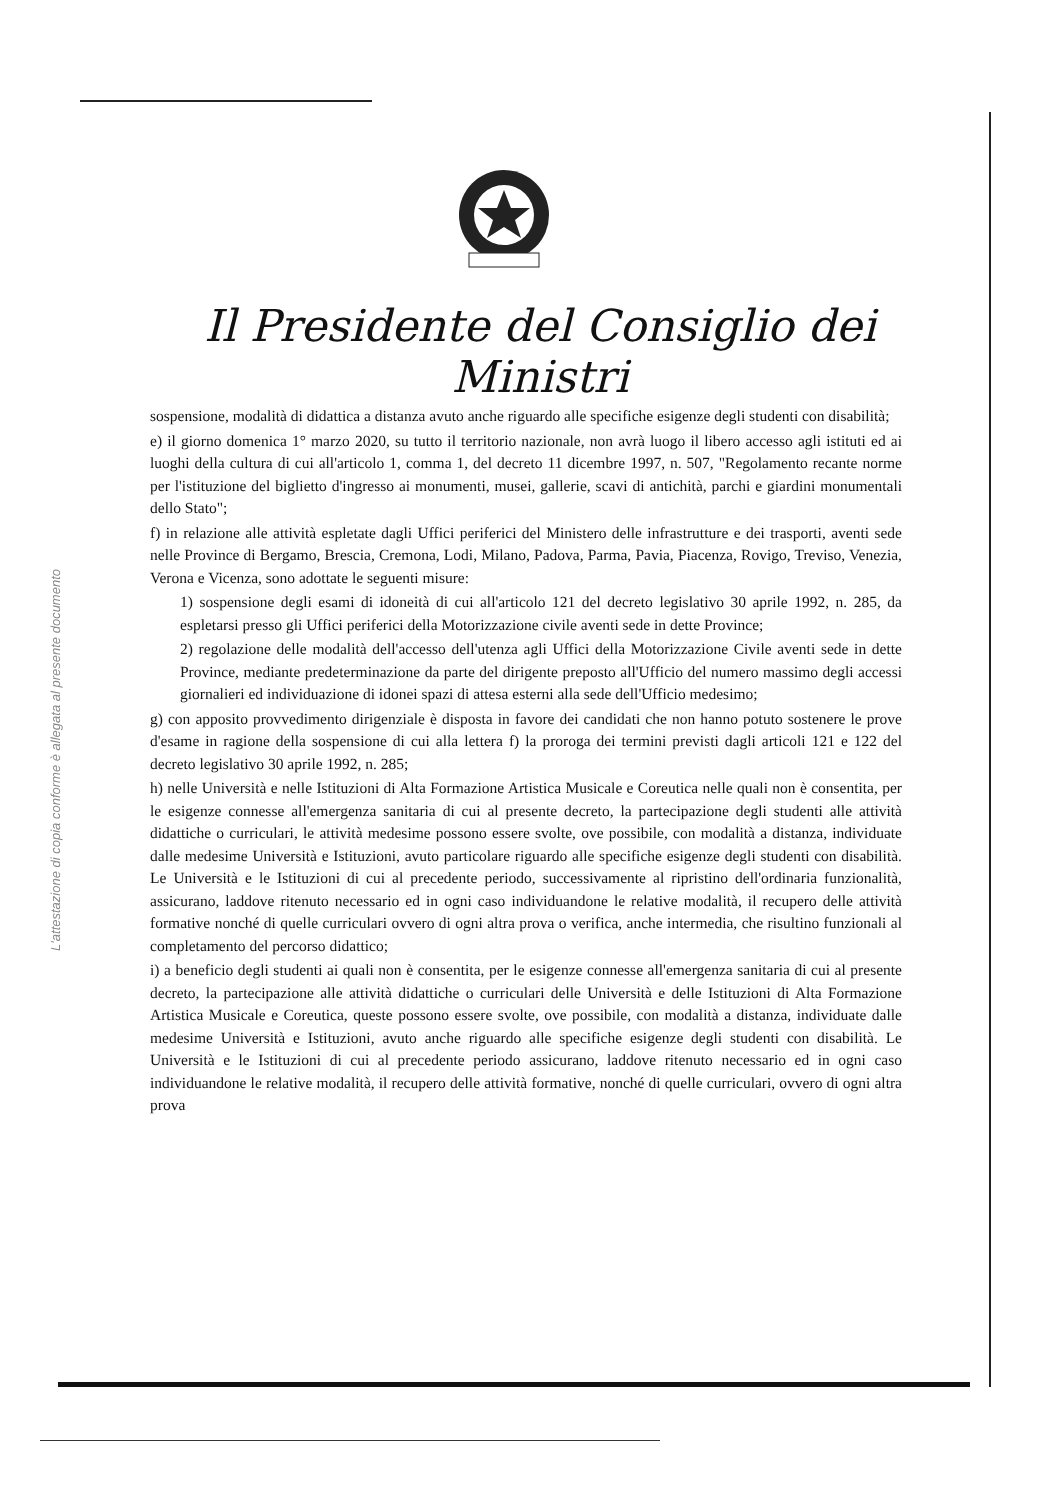L'attestazione di copia conforme è allegata al presente documento
Il Presidente del Consiglio dei Ministri
sospensione, modalità di didattica a distanza avuto anche riguardo alle specifiche esigenze degli studenti con disabilità;
e) il giorno domenica 1° marzo 2020, su tutto il territorio nazionale, non avrà luogo il libero accesso agli istituti ed ai luoghi della cultura di cui all'articolo 1, comma 1, del decreto 11 dicembre 1997, n. 507, "Regolamento recante norme per l'istituzione del biglietto d'ingresso ai monumenti, musei, gallerie, scavi di antichità, parchi e giardini monumentali dello Stato";
f) in relazione alle attività espletate dagli Uffici periferici del Ministero delle infrastrutture e dei trasporti, aventi sede nelle Province di Bergamo, Brescia, Cremona, Lodi, Milano, Padova, Parma, Pavia, Piacenza, Rovigo, Treviso, Venezia, Verona e Vicenza, sono adottate le seguenti misure:
1) sospensione degli esami di idoneità di cui all'articolo 121 del decreto legislativo 30 aprile 1992, n. 285, da espletarsi presso gli Uffici periferici della Motorizzazione civile aventi sede in dette Province;
2) regolazione delle modalità dell'accesso dell'utenza agli Uffici della Motorizzazione Civile aventi sede in dette Province, mediante predeterminazione da parte del dirigente preposto all'Ufficio del numero massimo degli accessi giornalieri ed individuazione di idonei spazi di attesa esterni alla sede dell'Ufficio medesimo;
g) con apposito provvedimento dirigenziale è disposta in favore dei candidati che non hanno potuto sostenere le prove d'esame in ragione della sospensione di cui alla lettera f) la proroga dei termini previsti dagli articoli 121 e 122 del decreto legislativo 30 aprile 1992, n. 285;
h) nelle Università e nelle Istituzioni di Alta Formazione Artistica Musicale e Coreutica nelle quali non è consentita, per le esigenze connesse all'emergenza sanitaria di cui al presente decreto, la partecipazione degli studenti alle attività didattiche o curriculari, le attività medesime possono essere svolte, ove possibile, con modalità a distanza, individuate dalle medesime Università e Istituzioni, avuto particolare riguardo alle specifiche esigenze degli studenti con disabilità. Le Università e le Istituzioni di cui al precedente periodo, successivamente al ripristino dell'ordinaria funzionalità, assicurano, laddove ritenuto necessario ed in ogni caso individuandone le relative modalità, il recupero delle attività formative nonché di quelle curriculari ovvero di ogni altra prova o verifica, anche intermedia, che risultino funzionali al completamento del percorso didattico;
i) a beneficio degli studenti ai quali non è consentita, per le esigenze connesse all'emergenza sanitaria di cui al presente decreto, la partecipazione alle attività didattiche o curriculari delle Università e delle Istituzioni di Alta Formazione Artistica Musicale e Coreutica, queste possono essere svolte, ove possibile, con modalità a distanza, individuate dalle medesime Università e Istituzioni, avuto anche riguardo alle specifiche esigenze degli studenti con disabilità. Le Università e le Istituzioni di cui al precedente periodo assicurano, laddove ritenuto necessario ed in ogni caso individuandone le relative modalità, il recupero delle attività formative, nonché di quelle curriculari, ovvero di ogni altra prova